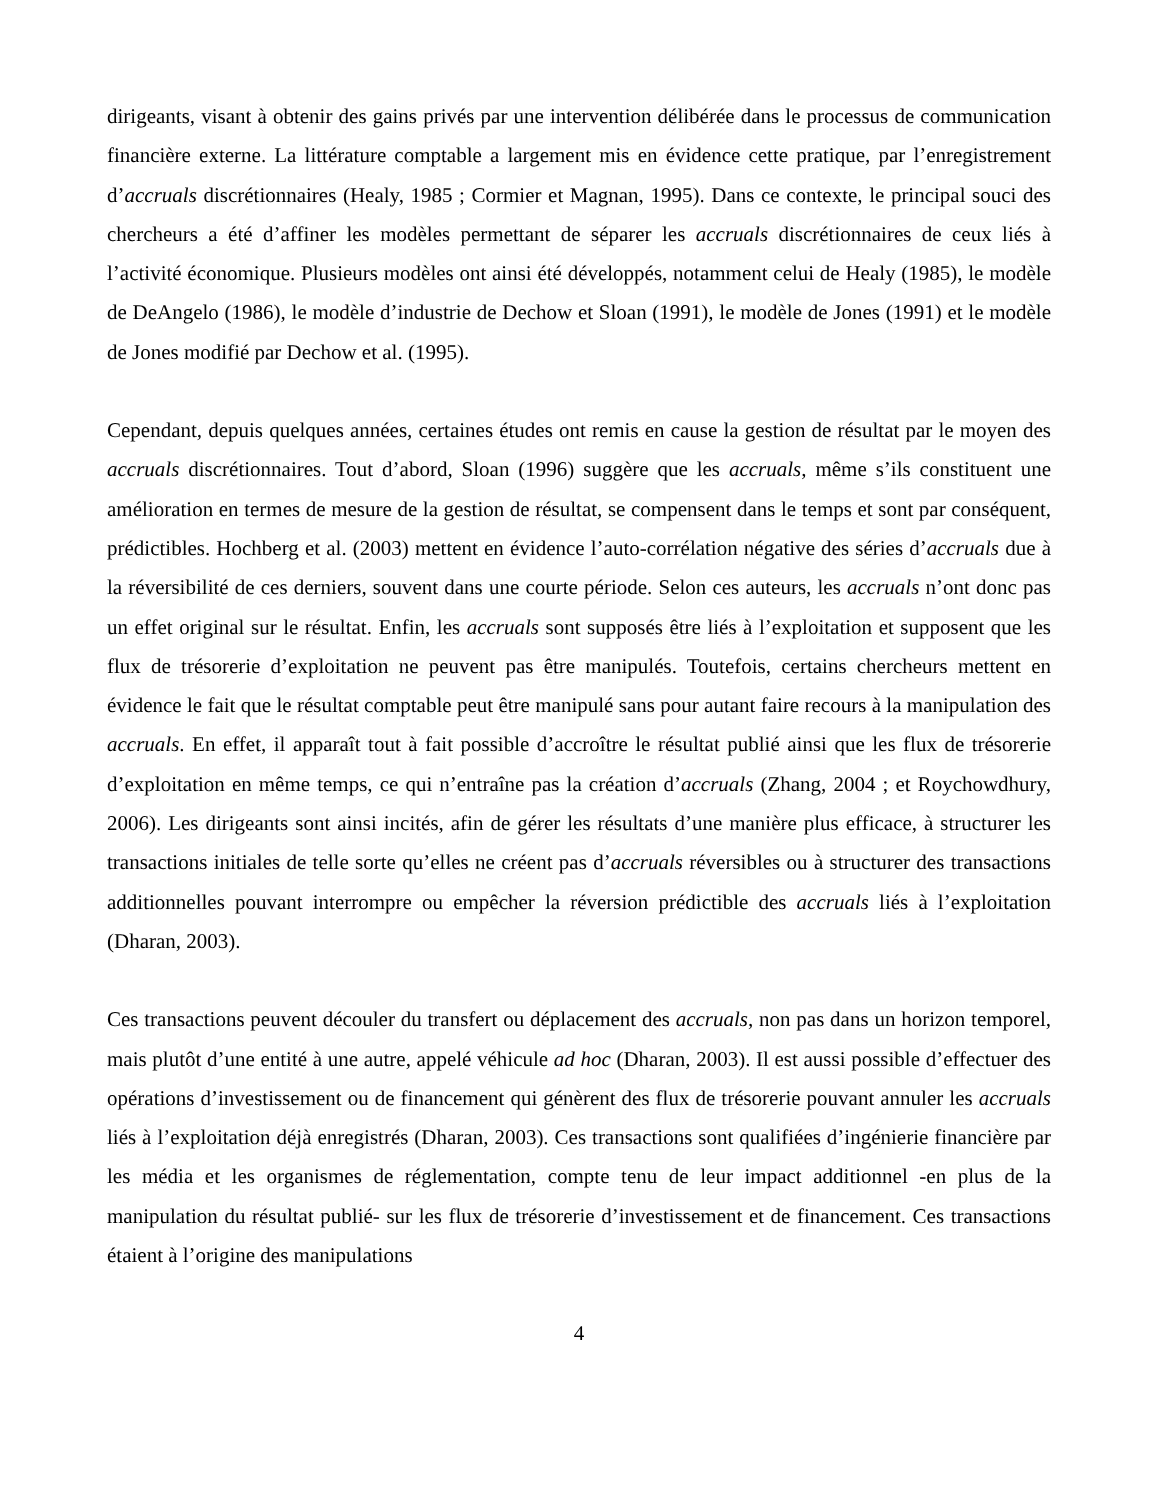dirigeants, visant à obtenir des gains privés par une intervention délibérée dans le processus de communication financière externe. La littérature comptable a largement mis en évidence cette pratique, par l’enregistrement d’accruals discrétionnaires (Healy, 1985 ; Cormier et Magnan, 1995). Dans ce contexte, le principal souci des chercheurs a été d’affiner les modèles permettant de séparer les accruals discrétionnaires de ceux liés à l’activité économique. Plusieurs modèles ont ainsi été développés, notamment celui de Healy (1985), le modèle de DeAngelo (1986), le modèle d’industrie de Dechow et Sloan (1991), le modèle de Jones (1991) et le modèle de Jones modifié par Dechow et al. (1995).
Cependant, depuis quelques années, certaines études ont remis en cause la gestion de résultat par le moyen des accruals discrétionnaires. Tout d’abord, Sloan (1996) suggère que les accruals, même s’ils constituent une amélioration en termes de mesure de la gestion de résultat, se compensent dans le temps et sont par conséquent, prédictibles. Hochberg et al. (2003) mettent en évidence l’auto-corrélation négative des séries d’accruals due à la réversibilité de ces derniers, souvent dans une courte période. Selon ces auteurs, les accruals n’ont donc pas un effet original sur le résultat. Enfin, les accruals sont supposés être liés à l’exploitation et supposent que les flux de trésorerie d’exploitation ne peuvent pas être manipulés. Toutefois, certains chercheurs mettent en évidence le fait que le résultat comptable peut être manipulé sans pour autant faire recours à la manipulation des accruals. En effet, il apparaît tout à fait possible d’accroître le résultat publié ainsi que les flux de trésorerie d’exploitation en même temps, ce qui n’entraîne pas la création d’accruals (Zhang, 2004 ; et Roychowdhury, 2006). Les dirigeants sont ainsi incités, afin de gérer les résultats d’une manière plus efficace, à structurer les transactions initiales de telle sorte qu’elles ne créent pas d’accruals réversibles ou à structurer des transactions additionnelles pouvant interrompre ou empêcher la réversion prédictible des accruals liés à l’exploitation (Dharan, 2003).
Ces transactions peuvent découler du transfert ou déplacement des accruals, non pas dans un horizon temporel, mais plutôt d’une entité à une autre, appelé véhicule ad hoc (Dharan, 2003). Il est aussi possible d’effectuer des opérations d’investissement ou de financement qui génèrent des flux de trésorerie pouvant annuler les accruals liés à l’exploitation déjà enregistrés (Dharan, 2003). Ces transactions sont qualifiées d’ingénierie financière par les média et les organismes de réglementation, compte tenu de leur impact additionnel -en plus de la manipulation du résultat publié- sur les flux de trésorerie d’investissement et de financement. Ces transactions étaient à l’origine des manipulations
4